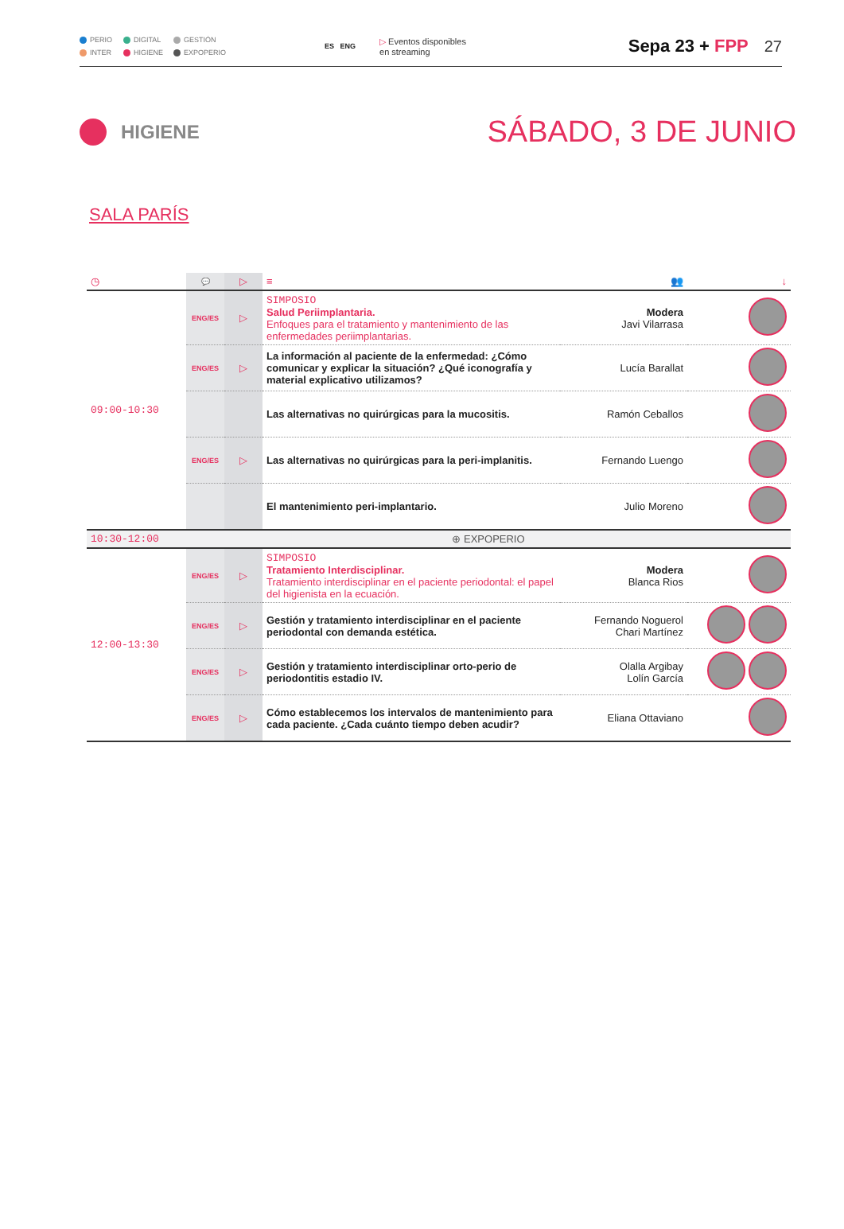PERIO DIGITAL GESTIÓN INTER HIGIENE EXPOPERIO
ES ENG
▷ Eventos disponibles
en streaming
Sepa 23 + FPP 27
HIGIENE
SÁBADO, 3 DE JUNIO
SALA PARÍS
| ◷ | 💬 | ▷ | ≡ | 👥 | ↓ |
| 09:00-10:30 | ENG/ES | ▷ | SIMPOSIO Salud Periimplantaria. Enfoques para el tratamiento y mantenimiento de las enfermedades periimplantarias. | Modera Javi Vilarrasa | |
| | ENG/ES | ▷ | La información al paciente de la enfermedad: ¿Cómo comunicar y explicar la situación? ¿Qué iconografía y material explicativo utilizamos? | Lucía Barallat | |
| | | | Las alternativas no quirúrgicas para la mucositis. | Ramón Ceballos | |
| | ENG/ES | ▷ | Las alternativas no quirúrgicas para la peri-implanitis. | Fernando Luengo | |
| | | | El mantenimiento peri-implantario. | Julio Moreno | |
| 10:30-12:00 | ⊕ EXPOPERIO | | | | |
| 12:00-13:30 | ENG/ES | ▷ | SIMPOSIO Tratamiento Interdisciplinar. Tratamiento interdisciplinar en el paciente periodontal: el papel del higienista en la ecuación. | Modera Blanca Rios | |
| | ENG/ES | ▷ | Gestión y tratamiento interdisciplinar en el paciente periodontal con demanda estética. | Fernando Noguerol Chari Martínez | |
| | ENG/ES | ▷ | Gestión y tratamiento interdisciplinar orto-perio de periodontitis estadio IV. | Olalla Argibay Lolín García | |
| | ENG/ES | ▷ | Cómo establecemos los intervalos de mantenimiento para cada paciente. ¿Cada cuánto tiempo deben acudir? | Eliana Ottaviano | |